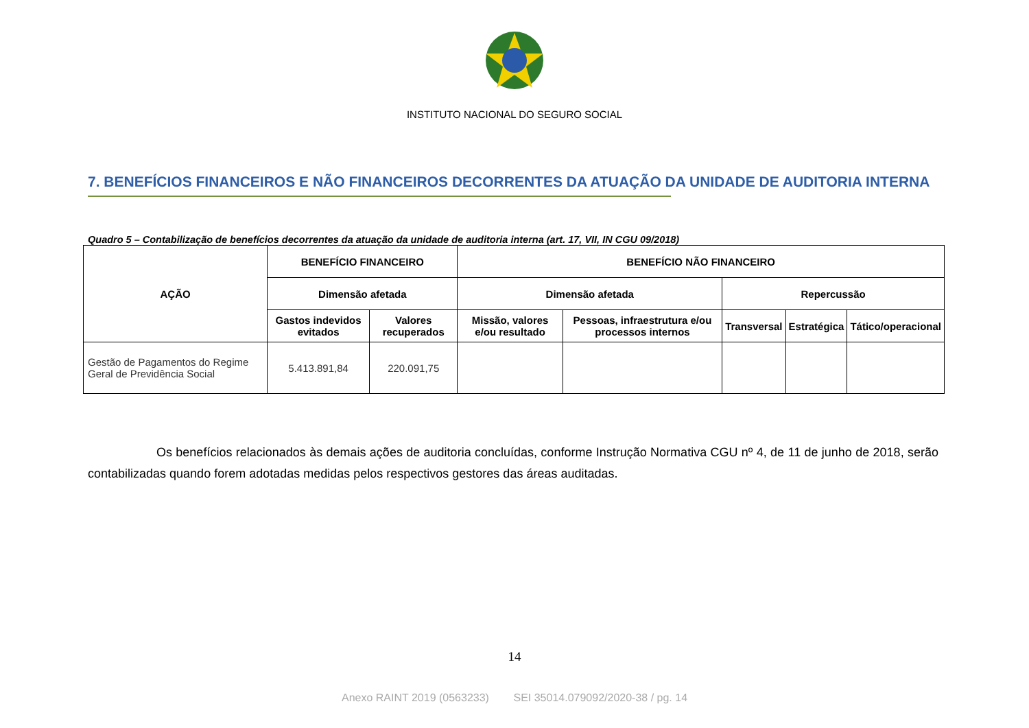INSTITUTO NACIONAL DO SEGURO SOCIAL
7. BENEFÍCIOS FINANCEIROS E NÃO FINANCEIROS DECORRENTES DA ATUAÇÃO DA UNIDADE DE AUDITORIA INTERNA
Quadro 5 – Contabilização de benefícios decorrentes da atuação da unidade de auditoria interna (art. 17, VII, IN CGU 09/2018)
| AÇÃO | BENEFÍCIO FINANCEIRO | | BENEFÍCIO NÃO FINANCEIRO | | | | |
| --- | --- | --- | --- | --- | --- | --- | --- |
| | Dimensão afetada | | Dimensão afetada | | Repercussão | | |
| | Gastos indevidos evitados | Valores recuperados | Missão, valores e/ou resultado | Pessoas, infraestrutura e/ou processos internos | Transversal | Estratégica | Tático/operacional |
| Gestão de Pagamentos do Regime Geral de Previdência Social | 5.413.891,84 | 220.091,75 | | | | | |
Os benefícios relacionados às demais ações de auditoria concluídas, conforme Instrução Normativa CGU nº 4, de 11 de junho de 2018, serão contabilizadas quando forem adotadas medidas pelos respectivos gestores das áreas auditadas.
14
Anexo RAINT 2019 (0563233) SEI 35014.079092/2020-38 / pg. 14